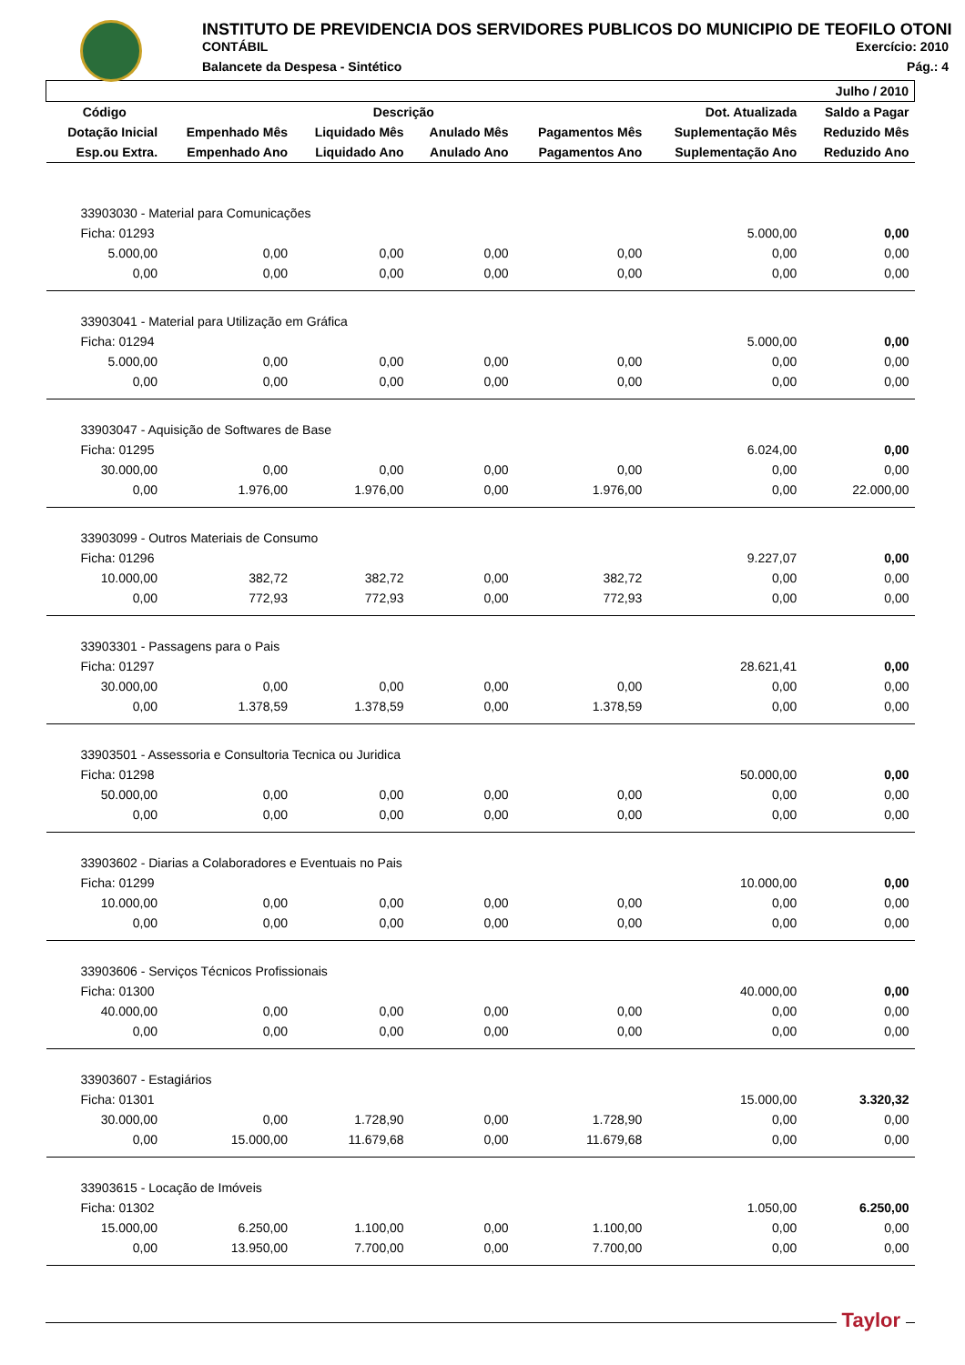INSTITUTO DE PREVIDENCIA DOS SERVIDORES PUBLICOS DO MUNICIPIO DE TEOFILO OTONI
CONTÁBIL Exercício: 2010
Balancete da Despesa - Sintético Pág.: 4
| | | | | | | Julho / 2010 |
| --- | --- | --- | --- | --- | --- | --- |
| Código | | Descrição | | | Dot. Atualizada | Saldo a Pagar |
| Dotação Inicial | Empenhado Mês | Liquidado Mês | Anulado Mês | Pagamentos Mês | Suplementação Mês | Reduzido Mês |
| Esp.ou Extra. | Empenhado Ano | Liquidado Ano | Anulado Ano | Pagamentos Ano | Suplementação Ano | Reduzido Ano |
| 33903030 - Material para Comunicações | | | | | | |
| Ficha: 01293 | | | | | 5.000,00 | 0,00 |
| 5.000,00 | 0,00 | 0,00 | 0,00 | 0,00 | 0,00 | 0,00 |
| 0,00 | 0,00 | 0,00 | 0,00 | 0,00 | 0,00 | 0,00 |
| 33903041 - Material para Utilização em Gráfica | | | | | | |
| Ficha: 01294 | | | | | 5.000,00 | 0,00 |
| 5.000,00 | 0,00 | 0,00 | 0,00 | 0,00 | 0,00 | 0,00 |
| 0,00 | 0,00 | 0,00 | 0,00 | 0,00 | 0,00 | 0,00 |
| 33903047 - Aquisição de Softwares de Base | | | | | | |
| Ficha: 01295 | | | | | 6.024,00 | 0,00 |
| 30.000,00 | 0,00 | 0,00 | 0,00 | 0,00 | 0,00 | 0,00 |
| 0,00 | 1.976,00 | 1.976,00 | 0,00 | 1.976,00 | 0,00 | 22.000,00 |
| 33903099 - Outros Materiais de Consumo | | | | | | |
| Ficha: 01296 | | | | | 9.227,07 | 0,00 |
| 10.000,00 | 382,72 | 382,72 | 0,00 | 382,72 | 0,00 | 0,00 |
| 0,00 | 772,93 | 772,93 | 0,00 | 772,93 | 0,00 | 0,00 |
| 33903301 - Passagens para o Pais | | | | | | |
| Ficha: 01297 | | | | | 28.621,41 | 0,00 |
| 30.000,00 | 0,00 | 0,00 | 0,00 | 0,00 | 0,00 | 0,00 |
| 0,00 | 1.378,59 | 1.378,59 | 0,00 | 1.378,59 | 0,00 | 0,00 |
| 33903501 - Assessoria e Consultoria Tecnica ou Juridica | | | | | | |
| Ficha: 01298 | | | | | 50.000,00 | 0,00 |
| 50.000,00 | 0,00 | 0,00 | 0,00 | 0,00 | 0,00 | 0,00 |
| 0,00 | 0,00 | 0,00 | 0,00 | 0,00 | 0,00 | 0,00 |
| 33903602 - Diarias a Colaboradores e Eventuais no Pais | | | | | | |
| Ficha: 01299 | | | | | 10.000,00 | 0,00 |
| 10.000,00 | 0,00 | 0,00 | 0,00 | 0,00 | 0,00 | 0,00 |
| 0,00 | 0,00 | 0,00 | 0,00 | 0,00 | 0,00 | 0,00 |
| 33903606 - Serviços Técnicos Profissionais | | | | | | |
| Ficha: 01300 | | | | | 40.000,00 | 0,00 |
| 40.000,00 | 0,00 | 0,00 | 0,00 | 0,00 | 0,00 | 0,00 |
| 0,00 | 0,00 | 0,00 | 0,00 | 0,00 | 0,00 | 0,00 |
| 33903607 - Estagiários | | | | | | |
| Ficha: 01301 | | | | | 15.000,00 | 3.320,32 |
| 30.000,00 | 0,00 | 1.728,90 | 0,00 | 1.728,90 | 0,00 | 0,00 |
| 0,00 | 15.000,00 | 11.679,68 | 0,00 | 11.679,68 | 0,00 | 0,00 |
| 33903615 - Locação de Imóveis | | | | | | |
| Ficha: 01302 | | | | | 1.050,00 | 6.250,00 |
| 15.000,00 | 6.250,00 | 1.100,00 | 0,00 | 1.100,00 | 0,00 | 0,00 |
| 0,00 | 13.950,00 | 7.700,00 | 0,00 | 7.700,00 | 0,00 | 0,00 |
Taylor